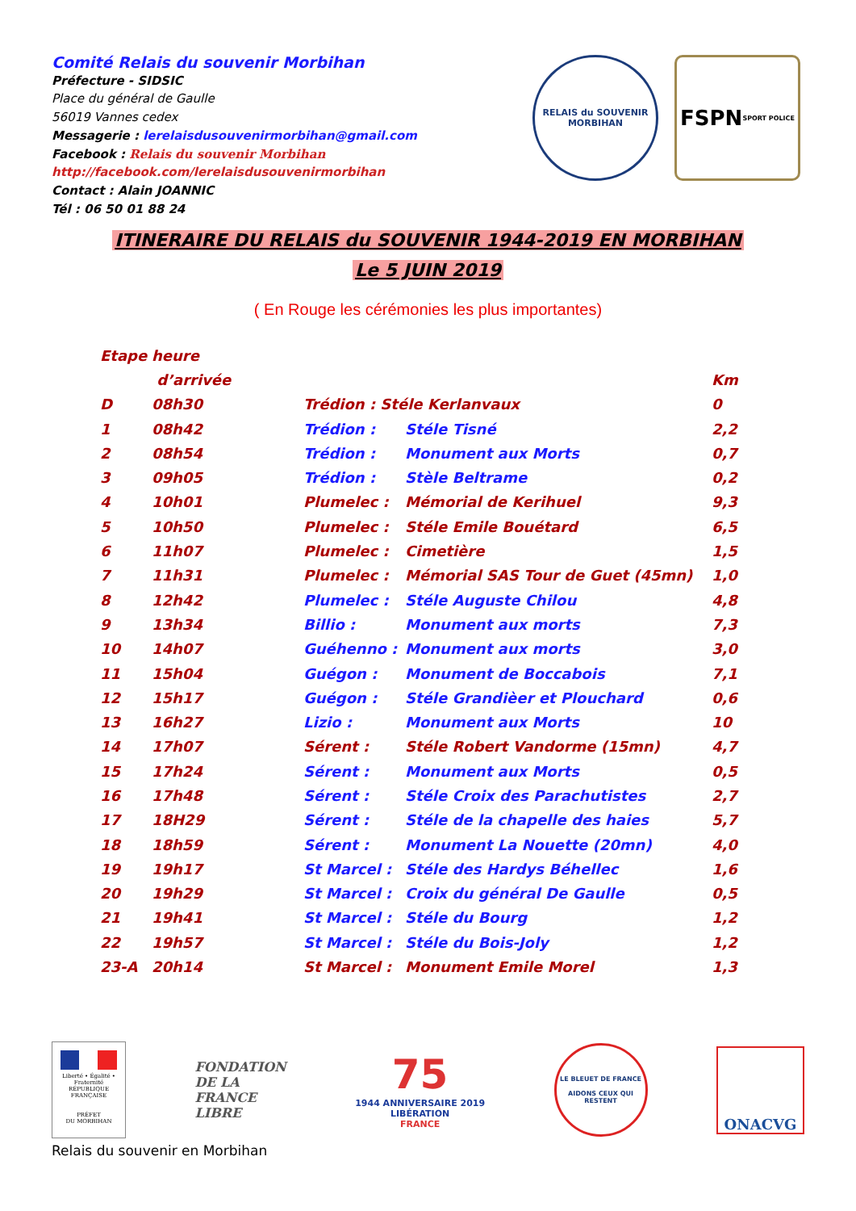Comité Relais du souvenir Morbihan
Préfecture - SIDSIC
Place du général de Gaulle
56019 Vannes cedex
Messagerie : lerelaisdusouvenirmorbihan@gmail.com
Facebook : Relais du souvenir Morbihan
http://facebook.com/lerelaisdusouvenirmorbihan
Contact : Alain JOANNIC
Tél : 06 50 01 88 24
RELAIS du SOUVENIR
MORBIHAN
FSPN
SPORT POLICE
ITINERAIRE DU RELAIS du SOUVENIR 1944-2019 EN MORBIHAN
Le 5 JUIN 2019
( En Rouge les cérémonies les plus importantes)
| Etape | heure | | | |
| --- | --- | --- | --- | --- |
| | d’arrivée | | | Km |
| D | 08h30 | Trédion : Stéle Kerlanvaux | | 0 |
| 1 | 08h42 | Trédion : | Stéle Tisné | 2,2 |
| 2 | 08h54 | Trédion : | Monument aux Morts | 0,7 |
| 3 | 09h05 | Trédion : | Stèle Beltrame | 0,2 |
| 4 | 10h01 | Plumelec : | Mémorial de Kerihuel | 9,3 |
| 5 | 10h50 | Plumelec : | Stéle Emile Bouétard | 6,5 |
| 6 | 11h07 | Plumelec : | Cimetière | 1,5 |
| 7 | 11h31 | Plumelec : | Mémorial SAS Tour de Guet (45mn) | 1,0 |
| 8 | 12h42 | Plumelec : | Stéle Auguste Chilou | 4,8 |
| 9 | 13h34 | Billio : | Monument aux morts | 7,3 |
| 10 | 14h07 | Guéhenno : | Monument aux morts | 3,0 |
| 11 | 15h04 | Guégon : | Monument de Boccabois | 7,1 |
| 12 | 15h17 | Guégon : | Stéle Grandièer et Plouchard | 0,6 |
| 13 | 16h27 | Lizio : | Monument aux Morts | 10 |
| 14 | 17h07 | Sérent : | Stéle Robert Vandorme (15mn) | 4,7 |
| 15 | 17h24 | Sérent : | Monument aux Morts | 0,5 |
| 16 | 17h48 | Sérent : | Stéle Croix des Parachutistes | 2,7 |
| 17 | 18H29 | Sérent : | Stéle de la chapelle des haies | 5,7 |
| 18 | 18h59 | Sérent : | Monument La Nouette (20mn) | 4,0 |
| 19 | 19h17 | St Marcel : | Stéle des Hardys Béhellec | 1,6 |
| 20 | 19h29 | St Marcel : | Croix du général De Gaulle | 0,5 |
| 21 | 19h41 | St Marcel : | Stéle du Bourg | 1,2 |
| 22 | 19h57 | St Marcel : | Stéle du Bois-Joly | 1,2 |
| 23-A | 20h14 | St Marcel : | Monument Emile Morel | 1,3 |
Liberté • Égalité • Fraternité
RÉPUBLIQUE FRANÇAISE
PRÉFET
DU MORBIHAN
FONDATION
DE LA
FRANCE
LIBRE
75
1944 ANNIVERSAIRE 2019
LIBÉRATION
FRANCE
LE BLEUET DE FRANCE
AIDONS CEUX QUI RESTENT
ONACVG
Relais du souvenir en Morbihan